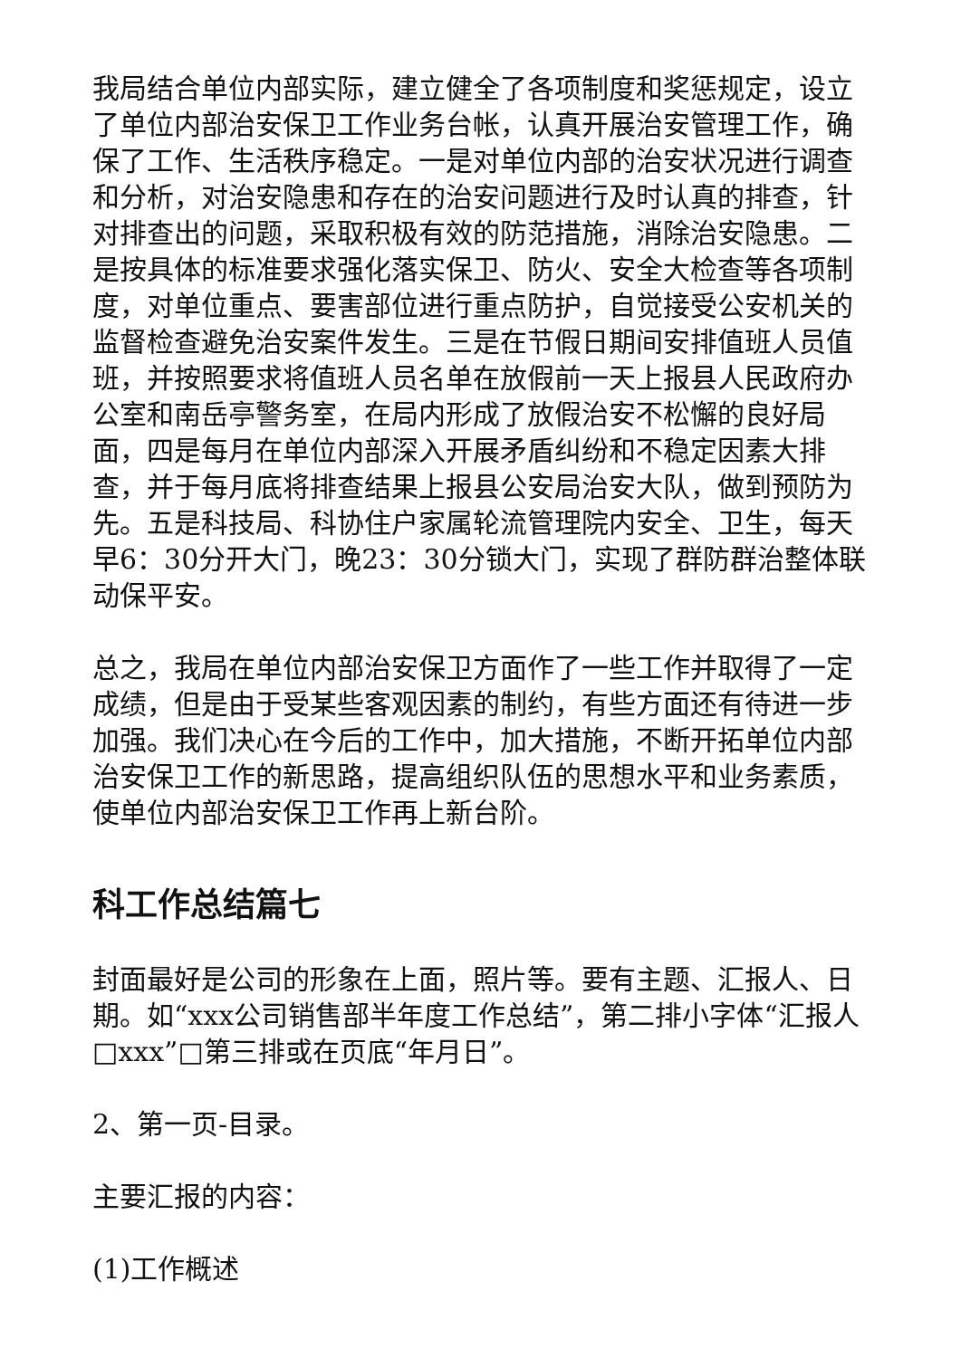我局结合单位内部实际，建立健全了各项制度和奖惩规定，设立了单位内部治安保卫工作业务台帐，认真开展治安管理工作，确保了工作、生活秩序稳定。一是对单位内部的治安状况进行调查和分析，对治安隐患和存在的治安问题进行及时认真的排查，针对排查出的问题，采取积极有效的防范措施，消除治安隐患。二是按具体的标准要求强化落实保卫、防火、安全大检查等各项制度，对单位重点、要害部位进行重点防护，自觉接受公安机关的监督检查避免治安案件发生。三是在节假日期间安排值班人员值班，并按照要求将值班人员名单在放假前一天上报县人民政府办公室和南岳亭警务室，在局内形成了放假治安不松懈的良好局面，四是每月在单位内部深入开展矛盾纠纷和不稳定因素大排查，并于每月底将排查结果上报县公安局治安大队，做到预防为先。五是科技局、科协住户家属轮流管理院内安全、卫生，每天早6：30分开大门，晚23：30分锁大门，实现了群防群治整体联动保平安。
总之，我局在单位内部治安保卫方面作了一些工作并取得了一定成绩，但是由于受某些客观因素的制约，有些方面还有待进一步加强。我们决心在今后的工作中，加大措施，不断开拓单位内部治安保卫工作的新思路，提高组织队伍的思想水平和业务素质，使单位内部治安保卫工作再上新台阶。
科工作总结篇七
封面最好是公司的形象在上面，照片等。要有主题、汇报人、日期。如“xxx公司销售部半年度工作总结”，第二排小字体“汇报人□xxx”□第三排或在页底“年月日”。
2、第一页-目录。
主要汇报的内容：
(1)工作概述